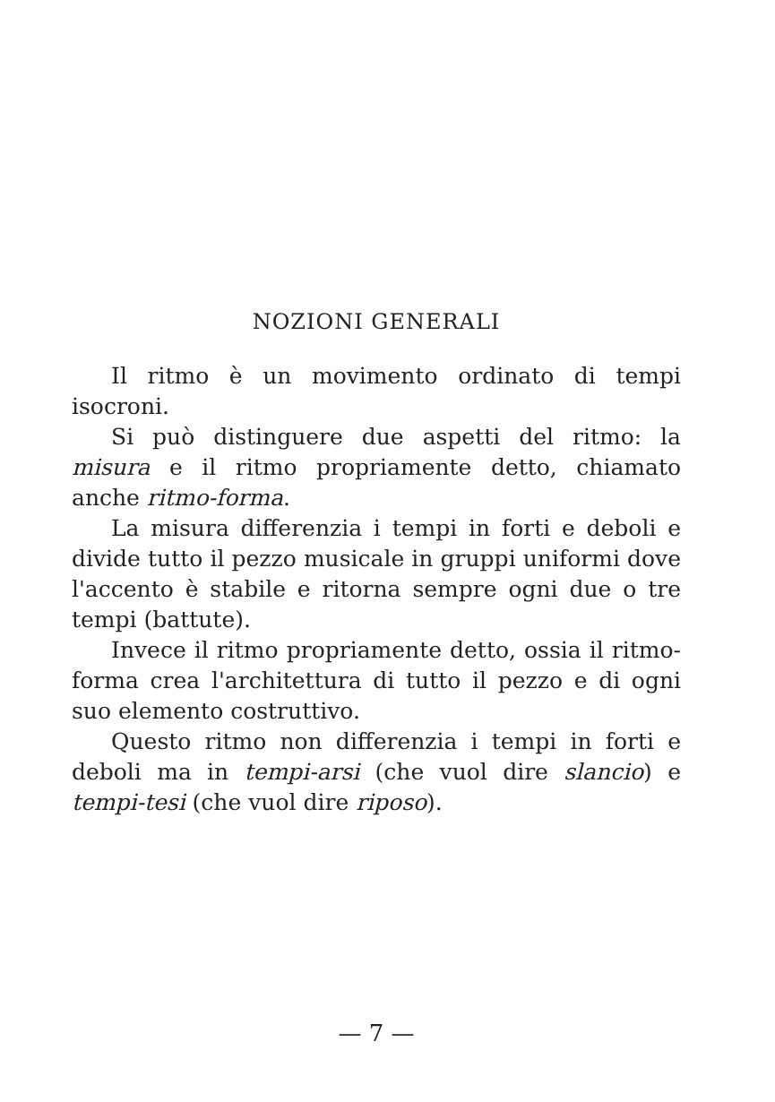NOZIONI GENERALI
Il ritmo è un movimento ordinato di tempi isocroni.
Si può distinguere due aspetti del ritmo: la misura e il ritmo propriamente detto, chiamato anche ritmo-forma.
La misura differenzia i tempi in forti e deboli e divide tutto il pezzo musicale in gruppi uniformi dove l'accento è stabile e ritorna sempre ogni due o tre tempi (battute).
Invece il ritmo propriamente detto, ossia il ritmo-forma crea l'architettura di tutto il pezzo e di ogni suo elemento costruttivo.
Questo ritmo non differenzia i tempi in forti e deboli ma in tempi-arsi (che vuol dire slancio) e tempi-tesi (che vuol dire riposo).
— 7 —